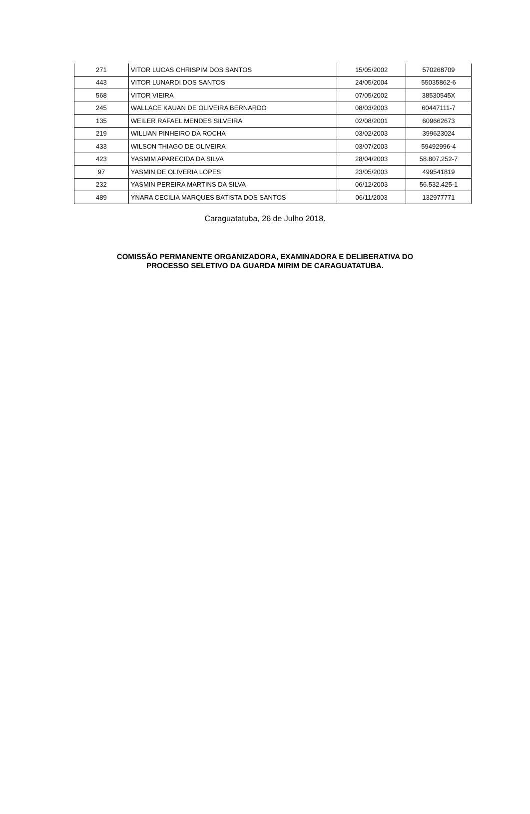| 271 | VITOR LUCAS CHRISPIM DOS SANTOS | 15/05/2002 | 570268709 |
| 443 | VITOR LUNARDI DOS SANTOS | 24/05/2004 | 55035862-6 |
| 568 | VITOR VIEIRA | 07/05/2002 | 38530545X |
| 245 | WALLACE KAUAN DE OLIVEIRA BERNARDO | 08/03/2003 | 60447111-7 |
| 135 | WEILER RAFAEL MENDES SILVEIRA | 02/08/2001 | 609662673 |
| 219 | WILLIAN PINHEIRO DA ROCHA | 03/02/2003 | 399623024 |
| 433 | WILSON THIAGO DE OLIVEIRA | 03/07/2003 | 59492996-4 |
| 423 | YASMIM APARECIDA DA SILVA | 28/04/2003 | 58.807.252-7 |
| 97 | YASMIN DE OLIVERIA LOPES | 23/05/2003 | 499541819 |
| 232 | YASMIN PEREIRA MARTINS DA SILVA | 06/12/2003 | 56.532.425-1 |
| 489 | YNARA CECILIA MARQUES BATISTA DOS SANTOS | 06/11/2003 | 132977771 |
Caraguatatuba, 26 de Julho 2018.
COMISSÃO PERMANENTE ORGANIZADORA, EXAMINADORA E DELIBERATIVA DO
PROCESSO SELETIVO DA GUARDA MIRIM DE CARAGUATATUBA.